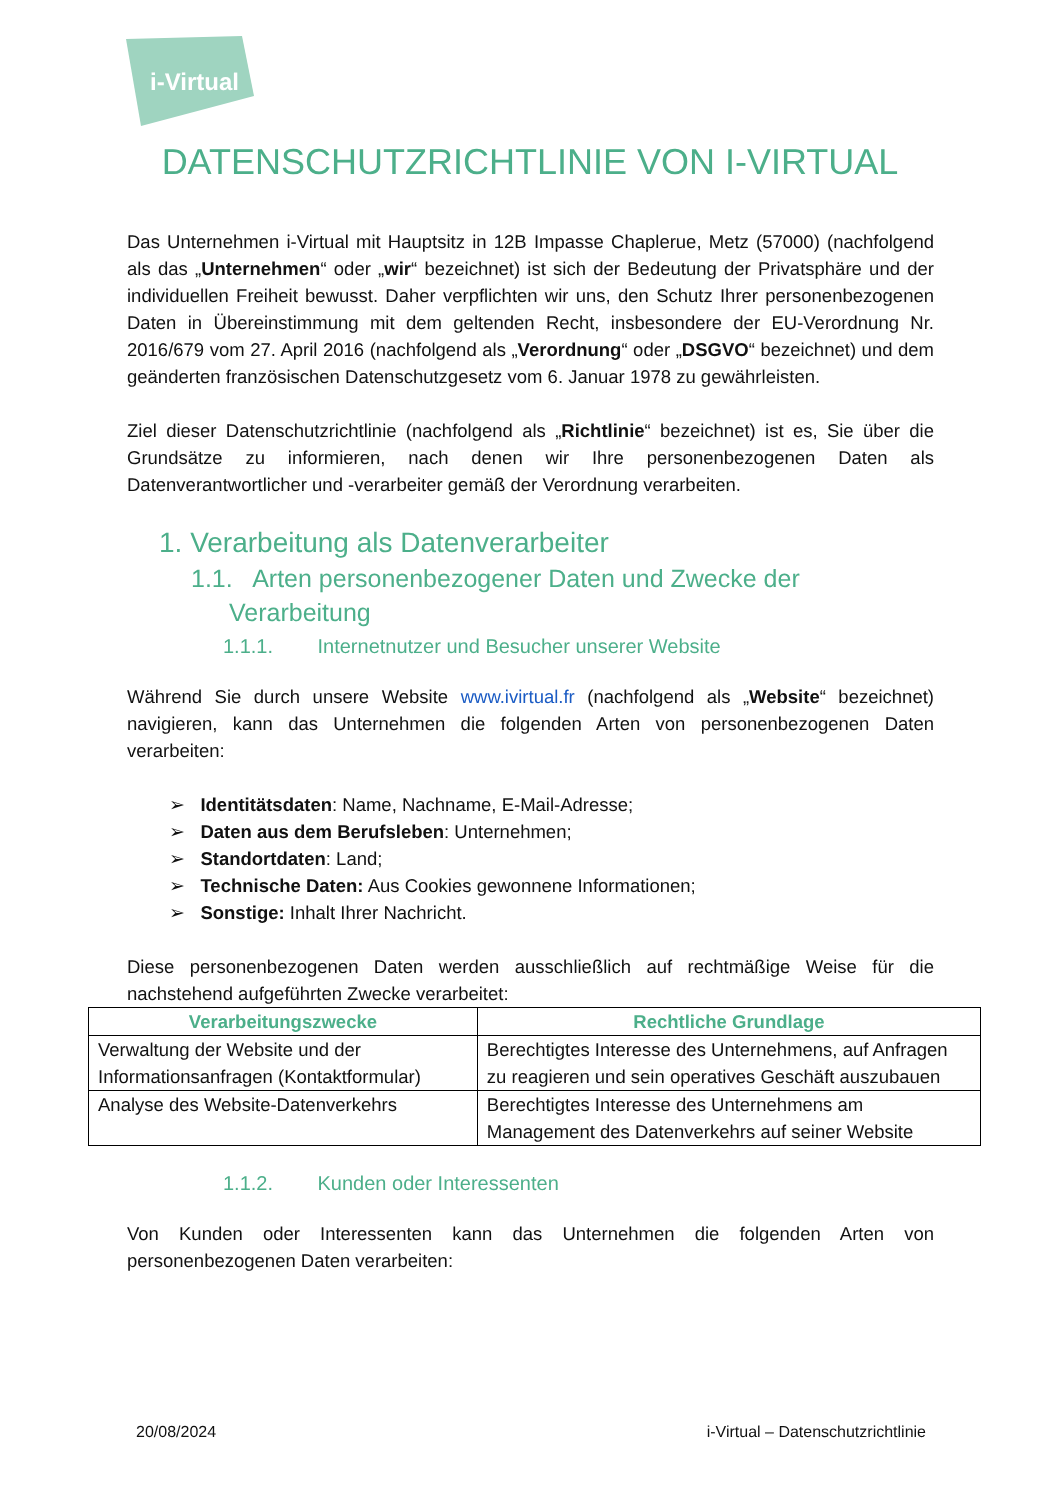i-Virtual
DATENSCHUTZRICHTLINIE VON I-VIRTUAL
Das Unternehmen i-Virtual mit Hauptsitz in 12B Impasse Chaplerue, Metz (57000) (nachfolgend als das „Unternehmen“ oder „wir“ bezeichnet) ist sich der Bedeutung der Privatsphäre und der individuellen Freiheit bewusst. Daher verpflichten wir uns, den Schutz Ihrer personenbezogenen Daten in Übereinstimmung mit dem geltenden Recht, insbesondere der EU-Verordnung Nr. 2016/679 vom 27. April 2016 (nachfolgend als „Verordnung“ oder „DSGVO“ bezeichnet) und dem geänderten französischen Datenschutzgesetz vom 6. Januar 1978 zu gewährleisten.
Ziel dieser Datenschutzrichtlinie (nachfolgend als „Richtlinie“ bezeichnet) ist es, Sie über die Grundsätze zu informieren, nach denen wir Ihre personenbezogenen Daten als Datenverantwortlicher und -verarbeiter gemäß der Verordnung verarbeiten.
1. Verarbeitung als Datenverarbeiter
1.1. Arten personenbezogener Daten und Zwecke der Verarbeitung
1.1.1. Internetnutzer und Besucher unserer Website
Während Sie durch unsere Website www.ivirtual.fr (nachfolgend als „Website“ bezeichnet) navigieren, kann das Unternehmen die folgenden Arten von personenbezogenen Daten verarbeiten:
➢ Identitätsdaten: Name, Nachname, E-Mail-Adresse;
➢ Daten aus dem Berufsleben: Unternehmen;
➢ Standortdaten: Land;
➢ Technische Daten: Aus Cookies gewonnene Informationen;
➢ Sonstige: Inhalt Ihrer Nachricht.
Diese personenbezogenen Daten werden ausschließlich auf rechtmäßige Weise für die nachstehend aufgeführten Zwecke verarbeitet:
| Verarbeitungszwecke | Rechtliche Grundlage |
| --- | --- |
| Verwaltung der Website und der Informationsanfragen (Kontaktformular) | Berechtigtes Interesse des Unternehmens, auf Anfragen zu reagieren und sein operatives Geschäft auszubauen |
| Analyse des Website-Datenverkehrs | Berechtigtes Interesse des Unternehmens am Management des Datenverkehrs auf seiner Website |
1.1.2. Kunden oder Interessenten
Von Kunden oder Interessenten kann das Unternehmen die folgenden Arten von personenbezogenen Daten verarbeiten:
20/08/2024 i-Virtual – Datenschutzrichtlinie